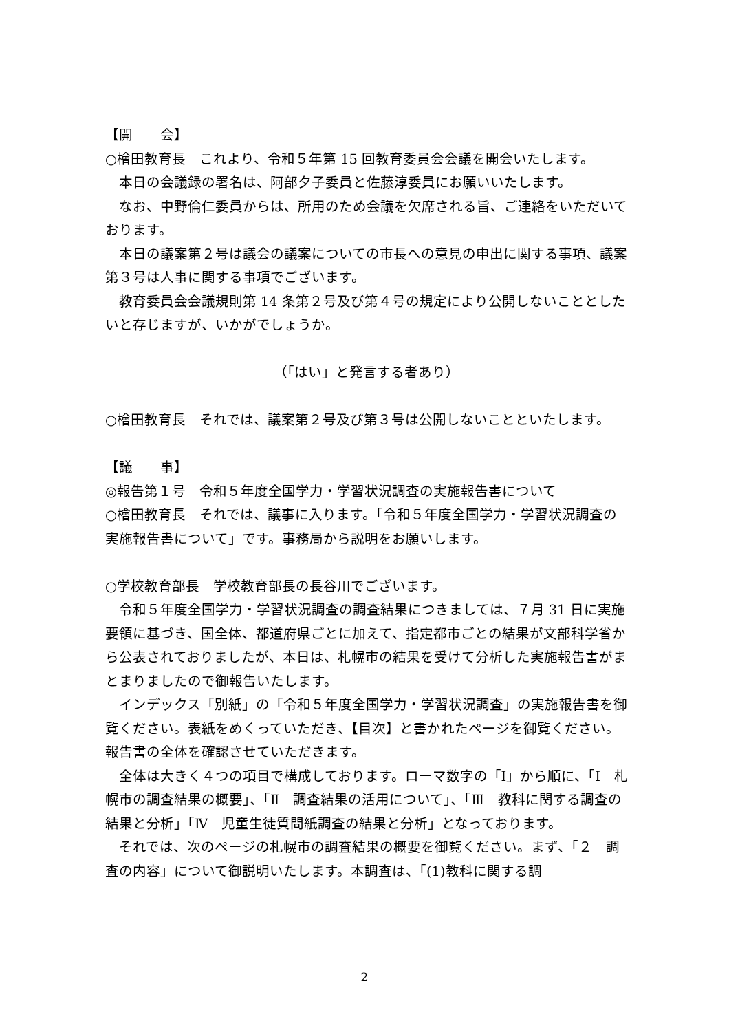【開　　会】
○檜田教育長　これより、令和５年第 15 回教育委員会会議を開会いたします。
本日の会議録の署名は、阿部夕子委員と佐藤淳委員にお願いいたします。
なお、中野倫仁委員からは、所用のため会議を欠席される旨、ご連絡をいただいております。
本日の議案第２号は議会の議案についての市長への意見の申出に関する事項、議案第３号は人事に関する事項でございます。
教育委員会会議規則第 14 条第２号及び第４号の規定により公開しないこととしたいと存じますが、いかがでしょうか。
（「はい」と発言する者あり）
○檜田教育長　それでは、議案第２号及び第３号は公開しないことといたします。
【議　　事】
◎報告第１号　令和５年度全国学力・学習状況調査の実施報告書について
○檜田教育長　それでは、議事に入ります。「令和５年度全国学力・学習状況調査の実施報告書について」です。事務局から説明をお願いします。
○学校教育部長　学校教育部長の長谷川でございます。
令和５年度全国学力・学習状況調査の調査結果につきましては、７月 31 日に実施要領に基づき、国全体、都道府県ごとに加えて、指定都市ごとの結果が文部科学省から公表されておりましたが、本日は、札幌市の結果を受けて分析した実施報告書がまとまりましたので御報告いたします。
インデックス「別紙」の「令和５年度全国学力・学習状況調査」の実施報告書を御覧ください。表紙をめくっていただき、【目次】と書かれたページを御覧ください。報告書の全体を確認させていただきます。
全体は大きく４つの項目で構成しております。ローマ数字の「Ⅰ」から順に、「Ⅰ　札幌市の調査結果の概要」、「Ⅱ　調査結果の活用について」、「Ⅲ　教科に関する調査の結果と分析」「Ⅳ　児童生徒質問紙調査の結果と分析」となっております。
それでは、次のページの札幌市の調査結果の概要を御覧ください。まず、「２　調査の内容」について御説明いたします。本調査は、「(1)教科に関する調
2